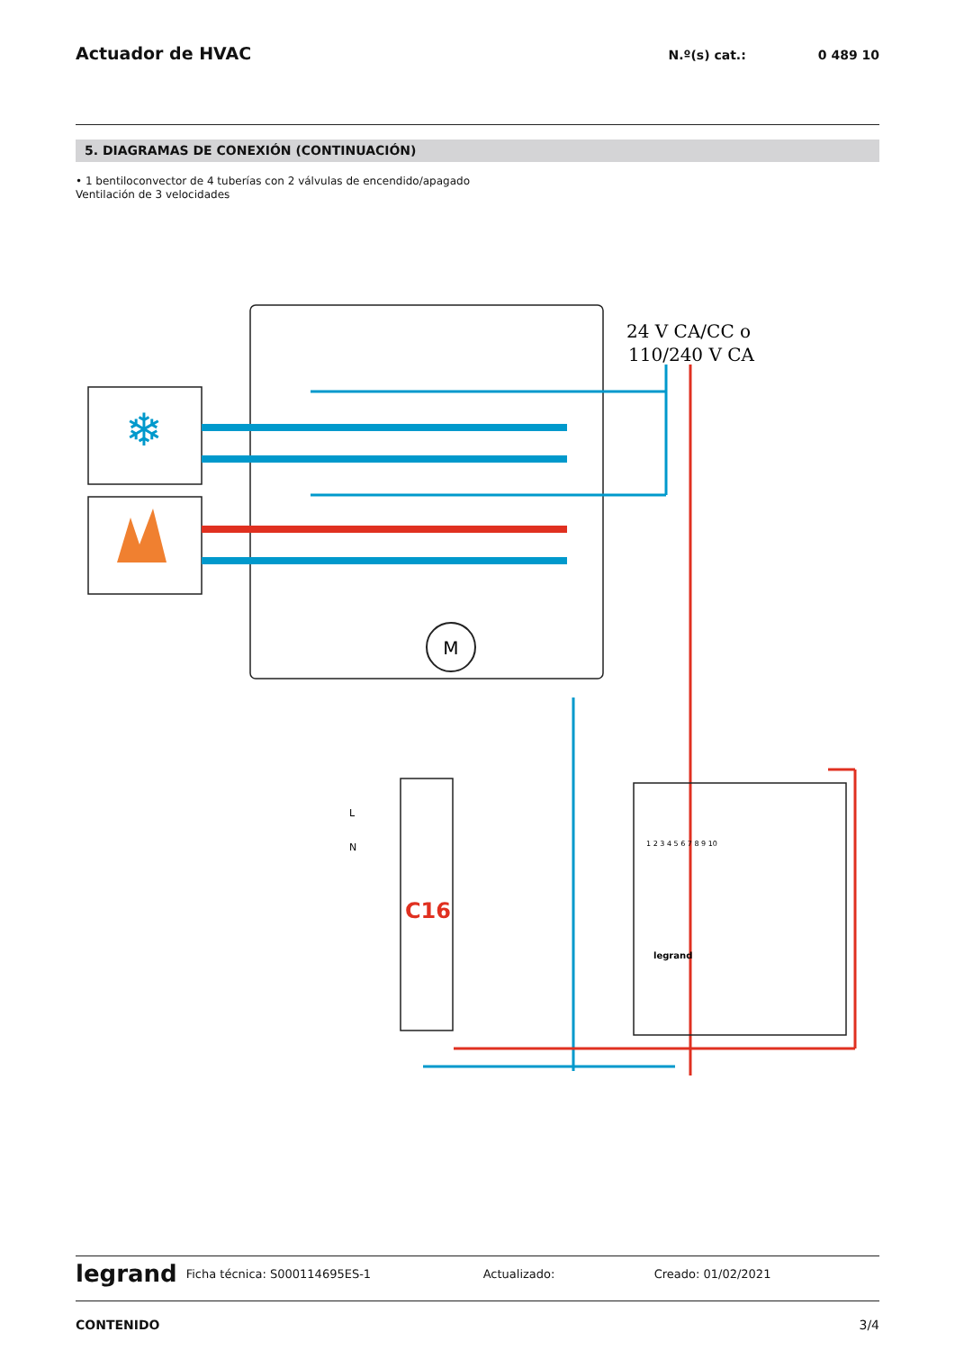Actuador de HVAC
N.º(s) cat.: 0 489 10
5. DIAGRAMAS DE CONEXIÓN (CONTINUACIÓN)
• 1 bentiloconvector de 4 tuberías con 2 válvulas de encendido/apagado
Ventilación de 3 velocidades
❄
M
24 V CA/CC o
110/240 V CA
C16
L
N
1 2 3 4 5 6 7 8 9 10
legrand
legrand Ficha técnica: S000114695ES-1 Actualizado: Creado: 01/02/2021
CONTENIDO 3/4